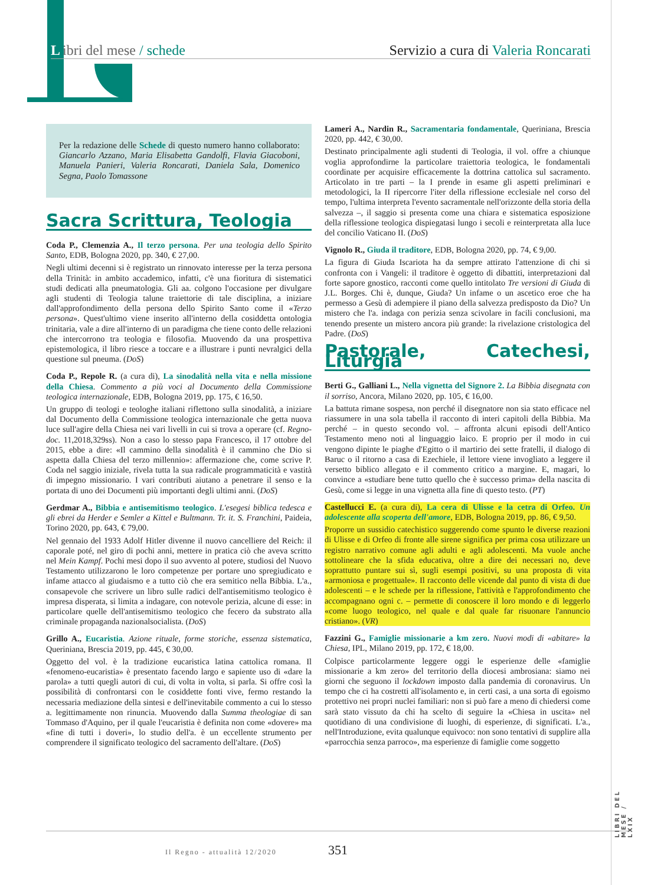Libri del mese / schede Servizio a cura di Valeria Roncarati
Per la redazione delle Schede di questo numero hanno collaborato: Giancarlo Azzano, Maria Elisabetta Gandolfi, Flavia Giacoboni, Manuela Panieri, Valeria Roncarati, Daniela Sala, Domenico Segna, Paolo Tomassone
Sacra Scrittura, Teologia
Coda P., Clemenzia A., Il terzo persona. Per una teologia dello Spirito Santo, EDB, Bologna 2020, pp. 340, € 27,00.
Negli ultimi decenni si è registrato un rinnovato interesse per la terza persona della Trinità: in ambito accademico, infatti, c'è una fioritura di sistematici studi dedicati alla pneumatologia. Gli aa. colgono l'occasione per divulgare agli studenti di Teologia talune traiettorie di tale disciplina, a iniziare dall'approfondimento della persona dello Spirito Santo come il «Terzo persona». Quest'ultimo viene inserito all'interno della cosiddetta ontologia trinitaria, vale a dire all'interno di un paradigma che tiene conto delle relazioni che intercorrono tra teologia e filosofia. Muovendo da una prospettiva epistemologica, il libro riesce a toccare e a illustrare i punti nevralgici della questione sul pneuma. (DoS)
Coda P., Repole R. (a cura di), La sinodalità nella vita e nella missione della Chiesa. Commento a più voci al Documento della Commissione teologica internazionale, EDB, Bologna 2019, pp. 175, € 16,50.
Un gruppo di teologi e teologhe italiani riflettono sulla sinodalità, a iniziare dal Documento della Commissione teologica internazionale che getta nuova luce sull'agire della Chiesa nei vari livelli in cui si trova a operare (cf. Regno-doc. 11,2018,329ss). Non a caso lo stesso papa Francesco, il 17 ottobre del 2015, ebbe a dire: «Il cammino della sinodalità è il cammino che Dio si aspetta dalla Chiesa del terzo millennio»: affermazione che, come scrive P. Coda nel saggio iniziale, rivela tutta la sua radicale programmaticità e vastità di impegno missionario. I vari contributi aiutano a penetrare il senso e la portata di uno dei Documenti più importanti degli ultimi anni. (DoS)
Gerdmar A., Bibbia e antisemitismo teologico. L'esegesi biblica tedesca e gli ebrei da Herder e Semler a Kittel e Bultmann. Tr. it. S. Franchini, Paideia, Torino 2020, pp. 643, € 79,00.
Nel gennaio del 1933 Adolf Hitler divenne il nuovo cancelliere del Reich: il caporale poté, nel giro di pochi anni, mettere in pratica ciò che aveva scritto nel Mein Kampf. Pochi mesi dopo il suo avvento al potere, studiosi del Nuovo Testamento utilizzarono le loro competenze per portare uno spregiudicato e infame attacco al giudaismo e a tutto ciò che era semitico nella Bibbia. L'a., consapevole che scrivere un libro sulle radici dell'antisemitismo teologico è impresa disperata, si limita a indagare, con notevole perizia, alcune di esse: in particolare quelle dell'antisemitismo teologico che fecero da substrato alla criminale propaganda nazionalsocialista. (DoS)
Grillo A., Eucaristia. Azione rituale, forme storiche, essenza sistematica, Queriniana, Brescia 2019, pp. 445, € 30,00.
Oggetto del vol. è la tradizione eucaristica latina cattolica romana. Il «fenomeno-eucaristia» è presentato facendo largo e sapiente uso di «dare la parola» a tutti quegli autori di cui, di volta in volta, si parla. Si offre così la possibilità di confrontarsi con le cosiddette fonti vive, fermo restando la necessaria mediazione della sintesi e dell'inevitabile commento a cui lo stesso a. legittimamente non rinuncia. Muovendo dalla Summa theologiae di san Tommaso d'Aquino, per il quale l'eucaristia è definita non come «dovere» ma «fine di tutti i doveri», lo studio dell'a. è un eccellente strumento per comprendere il significato teologico del sacramento dell'altare. (DoS)
Lameri A., Nardin R., Sacramentaria fondamentale, Queriniana, Brescia 2020, pp. 442, € 30,00.
Destinato principalmente agli studenti di Teologia, il vol. offre a chiunque voglia approfondirne la particolare traiettoria teologica, le fondamentali coordinate per acquisire efficacemente la dottrina cattolica sul sacramento. Articolato in tre parti – la I prende in esame gli aspetti preliminari e metodologici, la II ripercorre l'iter della riflessione ecclesiale nel corso del tempo, l'ultima interpreta l'evento sacramentale nell'orizzonte della storia della salvezza –, il saggio si presenta come una chiara e sistematica esposizione della riflessione teologica dispiegatasi lungo i secoli e reinterpretata alla luce del concilio Vaticano II. (DoS)
Vignolo R., Giuda il traditore, EDB, Bologna 2020, pp. 74, € 9,00.
La figura di Giuda Iscariota ha da sempre attirato l'attenzione di chi si confronta con i Vangeli: il traditore è oggetto di dibattiti, interpretazioni dal forte sapore gnostico, racconti come quello intitolato Tre versioni di Giuda di J.L. Borges. Chi è, dunque, Giuda? Un infame o un ascetico eroe che ha permesso a Gesù di adempiere il piano della salvezza predisposto da Dio? Un mistero che l'a. indaga con perizia senza scivolare in facili conclusioni, ma tenendo presente un mistero ancora più grande: la rivelazione cristologica del Padre. (DoS)
Pastorale, Catechesi, Liturgia
Berti G., Galliani L., Nella vignetta del Signore 2. La Bibbia disegnata con il sorriso, Ancora, Milano 2020, pp. 105, € 16,00.
La battuta rimane sospesa, non perché il disegnatore non sia stato efficace nel riassumere in una sola tabella il racconto di interi capitoli della Bibbia. Ma perché – in questo secondo vol. – affronta alcuni episodi dell'Antico Testamento meno noti al linguaggio laico. E proprio per il modo in cui vengono dipinte le piaghe d'Egitto o il martirio dei sette fratelli, il dialogo di Baruc o il ritorno a casa di Ezechiele, il lettore viene invogliato a leggere il versetto biblico allegato e il commento critico a margine. E, magari, lo convince a «studiare bene tutto quello che è successo prima» della nascita di Gesù, come si legge in una vignetta alla fine di questo testo. (PT)
Castellucci E. (a cura di), La cera di Ulisse e la cetra di Orfeo. Un adolescente alla scoperta dell'amore, EDB, Bologna 2019, pp. 86, € 9,50.
Proporre un sussidio catechistico suggerendo come spunto le diverse reazioni di Ulisse e di Orfeo di fronte alle sirene significa per prima cosa utilizzare un registro narrativo comune agli adulti e agli adolescenti. Ma vuole anche sottolineare che la sfida educativa, oltre a dire dei necessari no, deve soprattutto puntare sui sì, sugli esempi positivi, su una proposta di vita «armoniosa e progettuale». Il racconto delle vicende dal punto di vista di due adolescenti – e le schede per la riflessione, l'attività e l'approfondimento che accompagnano ogni c. – permette di conoscere il loro mondo e di leggerlo «come luogo teologico, nel quale e dal quale far risuonare l'annuncio cristiano». (VR)
Fazzini G., Famiglie missionarie a km zero. Nuovi modi di «abitare» la Chiesa, IPL, Milano 2019, pp. 172, € 18,00.
Colpisce particolarmente leggere oggi le esperienze delle «famiglie missionarie a km zero» del territorio della diocesi ambrosiana: siamo nei giorni che seguono il lockdown imposto dalla pandemia di coronavirus. Un tempo che ci ha costretti all'isolamento e, in certi casi, a una sorta di egoismo protettivo nei propri nuclei familiari: non si può fare a meno di chiedersi come sarà stato vissuto da chi ha scelto di seguire la «Chiesa in uscita» nel quotidiano di una condivisione di luoghi, di esperienze, di significati. L'a., nell'Introduzione, evita qualunque equivoco: non sono tentativi di supplire alla «parrocchia senza parroco», ma esperienze di famiglie come soggetto
LIBRI DEL MESE / LXIX
Il Regno - attualità 12/2020 351